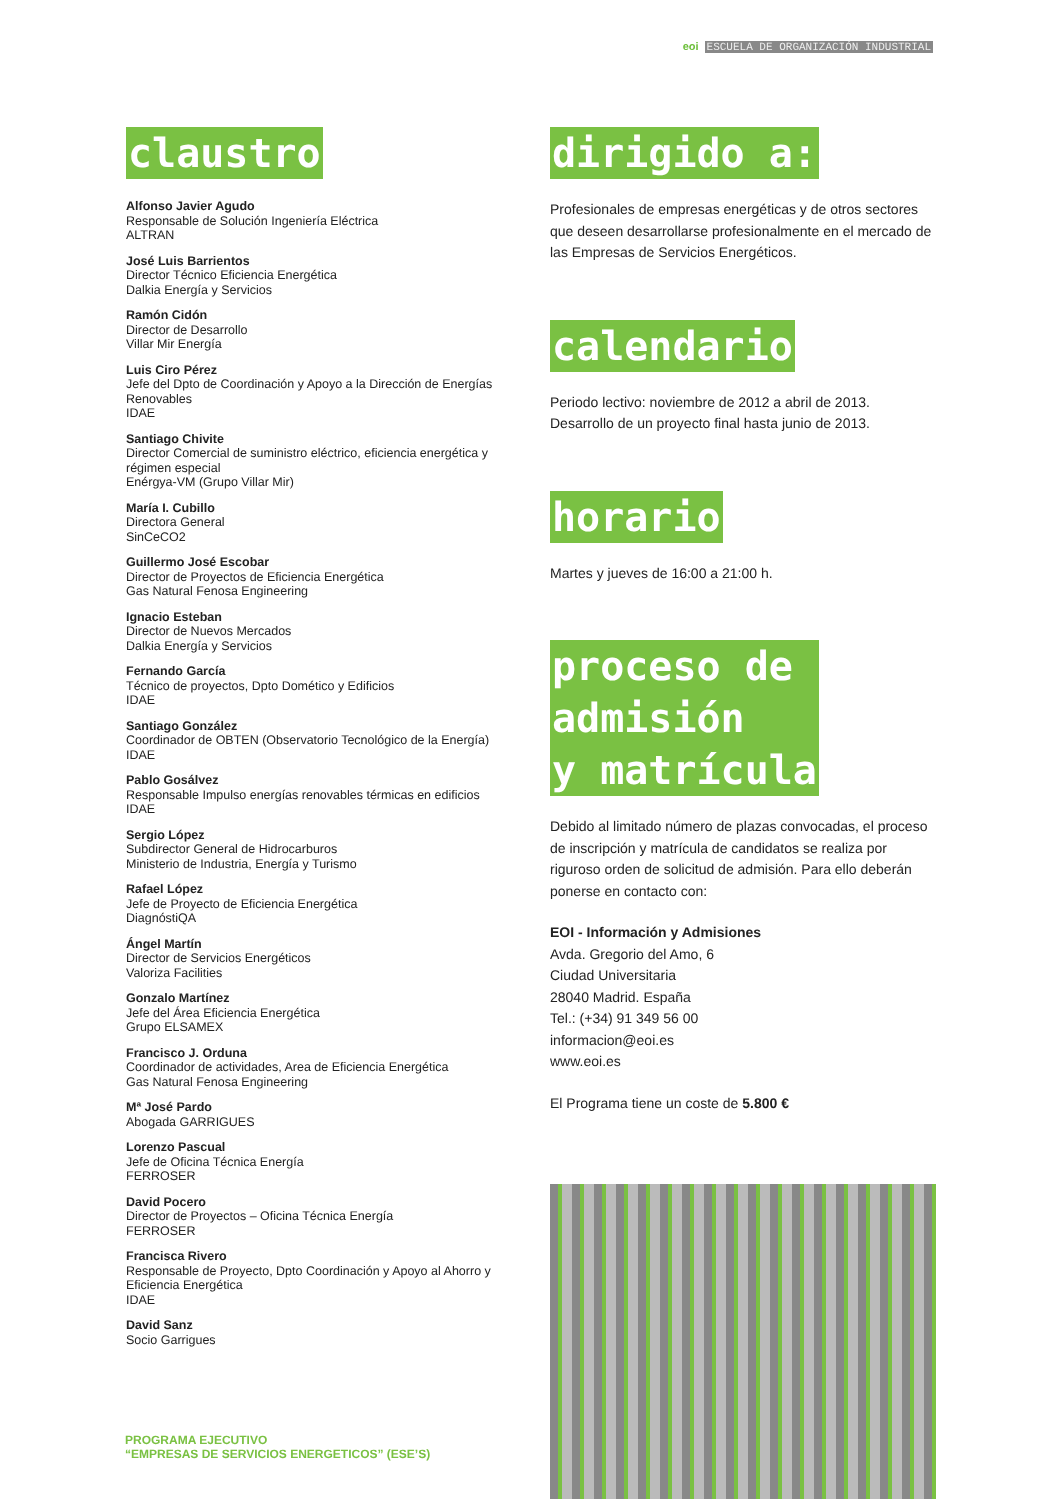eoi ESCUELA DE ORGANIZACIÓN INDUSTRIAL
claustro
Alfonso Javier Agudo
Responsable de Solución Ingeniería Eléctrica
ALTRAN
José Luis Barrientos
Director Técnico Eficiencia Energética
Dalkia Energía y Servicios
Ramón Cidón
Director de Desarrollo
Villar Mir Energía
Luis Ciro Pérez
Jefe del Dpto de Coordinación y Apoyo a la Dirección de Energías Renovables
IDAE
Santiago Chivite
Director Comercial de suministro eléctrico, eficiencia energética y régimen especial
Enérgya-VM (Grupo Villar Mir)
María I. Cubillo
Directora General
SinCeCO2
Guillermo José Escobar
Director de Proyectos de Eficiencia Energética
Gas Natural Fenosa Engineering
Ignacio Esteban
Director de Nuevos Mercados
Dalkia Energía y Servicios
Fernando García
Técnico de proyectos, Dpto Domético y Edificios
IDAE
Santiago González
Coordinador de OBTEN (Observatorio Tecnológico de la Energía)
IDAE
Pablo Gosálvez
Responsable Impulso energías renovables térmicas en edificios
IDAE
Sergio López
Subdirector General de Hidrocarburos
Ministerio de Industria, Energía y Turismo
Rafael López
Jefe de Proyecto de Eficiencia Energética
DiagnóstiQA
Ángel Martín
Director de Servicios Energéticos
Valoriza Facilities
Gonzalo Martínez
Jefe del Área Eficiencia Energética
Grupo ELSAMEX
Francisco J. Orduna
Coordinador de actividades, Area de Eficiencia Energética
Gas Natural Fenosa Engineering
Mª José Pardo
Abogada GARRIGUES
Lorenzo Pascual
Jefe de Oficina Técnica Energía
FERROSER
David Pocero
Director de Proyectos – Oficina Técnica Energía
FERROSER
Francisca Rivero
Responsable de Proyecto, Dpto Coordinación y Apoyo al Ahorro y Eficiencia Energética
IDAE
David Sanz
Socio Garrigues
dirigido a:
Profesionales de empresas energéticas y de otros sectores que deseen desarrollarse profesionalmente en el mercado de las Empresas de Servicios Energéticos.
calendario
Periodo lectivo: noviembre de 2012 a abril de 2013.
Desarrollo de un proyecto final hasta junio de 2013.
horario
Martes y jueves de 16:00 a 21:00 h.
proceso de
admisión
y matrícula
Debido al limitado número de plazas convocadas, el proceso de inscripción y matrícula de candidatos se realiza por riguroso orden de solicitud de admisión. Para ello deberán ponerse en contacto con:
EOI - Información y Admisiones
Avda. Gregorio del Amo, 6
Ciudad Universitaria
28040 Madrid. España
Tel.: (+34) 91 349 56 00
informacion@eoi.es
www.eoi.es
El Programa tiene un coste de 5.800 €
PROGRAMA EJECUTIVO
“EMPRESAS DE SERVICIOS ENERGETICOS” (ESE’S)